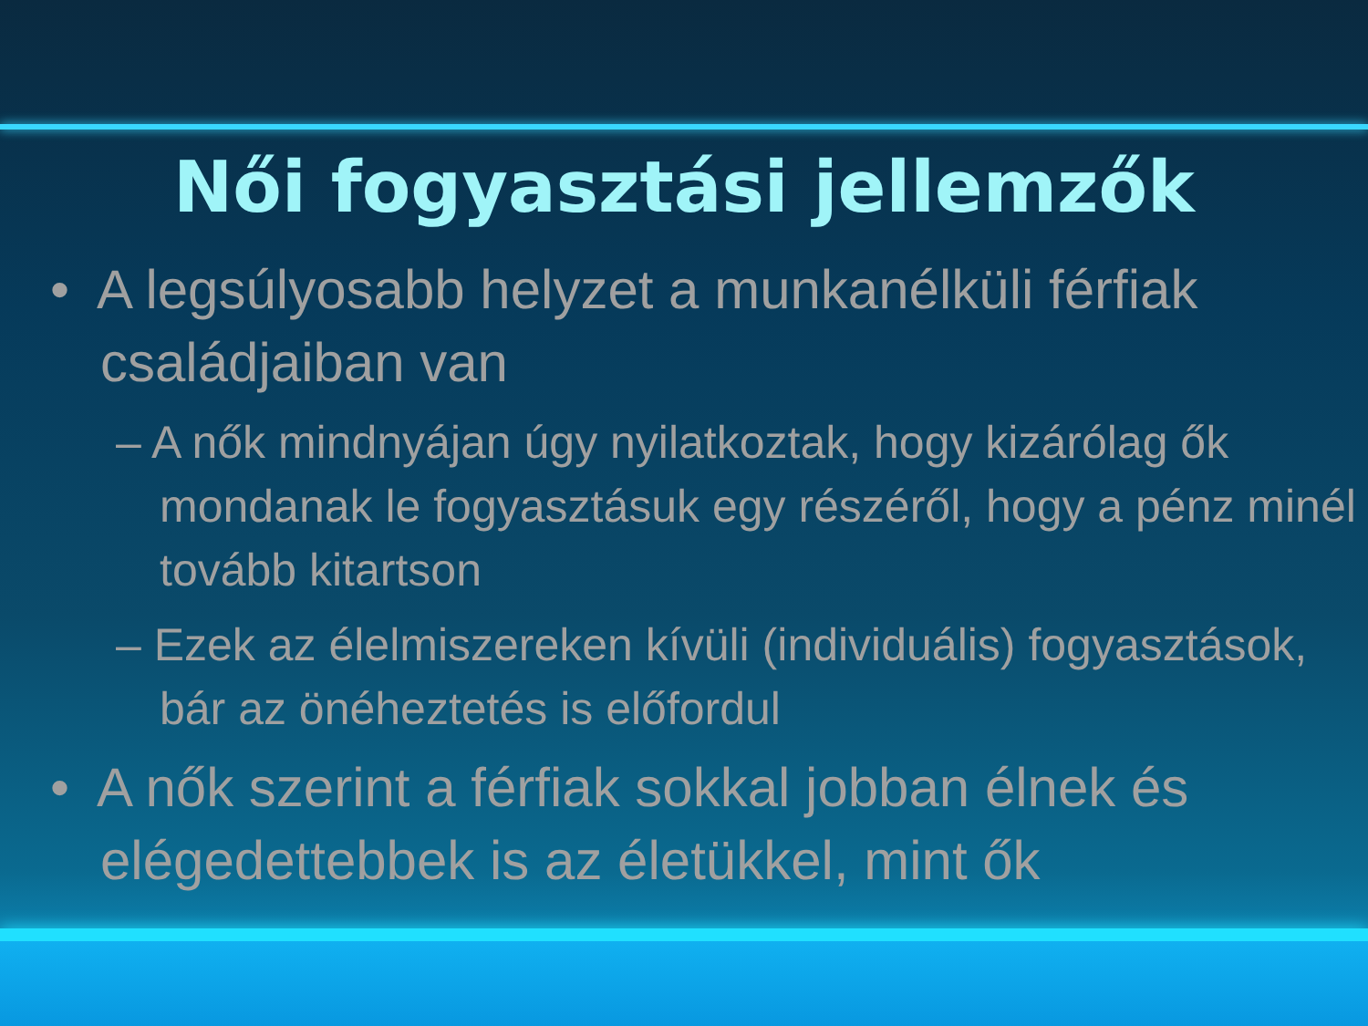Női fogyasztási jellemzők
• A legsúlyosabb helyzet a munkanélküli férfiak családjaiban van
– A nők mindnyájan úgy nyilatkoztak, hogy kizárólag ők mondanak le fogyasztásuk egy részéről, hogy a pénz minél tovább kitartson
– Ezek az élelmiszereken kívüli (individuális) fogyasztások, bár az önéheztetés is előfordul
• A nők szerint a férfiak sokkal jobban élnek és elégedettebbek is az életükkel, mint ők